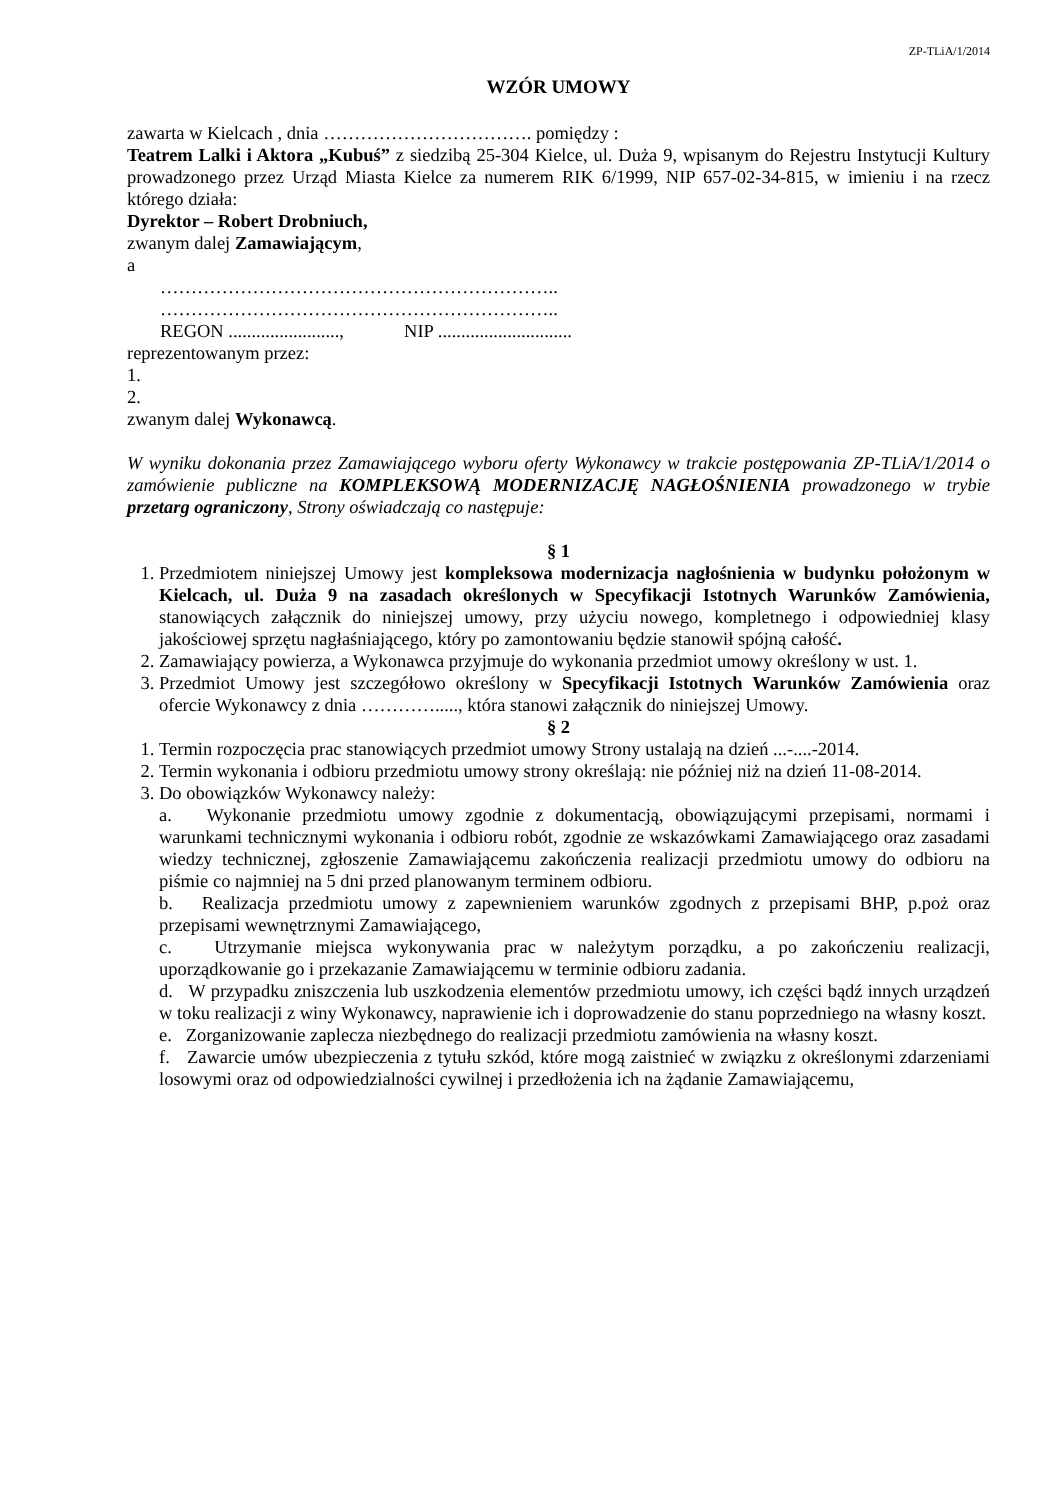ZP-TLiA/1/2014
WZÓR UMOWY
zawarta w Kielcach , dnia ……………………………. pomiędzy :
Teatrem Lalki i Aktora „Kubuś” z siedzibą 25-304 Kielce, ul. Duża 9, wpisanym do Rejestru Instytucji Kultury prowadzonego przez Urząd Miasta Kielce za numerem RIK 6/1999, NIP 657-02-34-815, w imieniu i na rzecz którego działa:
Dyrektor – Robert Drobniuch,
zwanym dalej Zamawiającym,
a
………………………………………………………..
………………………………………………………..
REGON ........................, NIP .............................
reprezentowanym przez:
1.
2.
zwanym dalej Wykonawcą.
W wyniku dokonania przez Zamawiającego wyboru oferty Wykonawcy w trakcie postępowania ZP-TLiA/1/2014 o zamówienie publiczne na KOMPLEKSOWĄ MODERNIZACJĘ NAGŁOŚNIENIA prowadzonego w trybie przetarg ograniczony, Strony oświadczają co następuje:
§ 1
1. Przedmiotem niniejszej Umowy jest kompleksowa modernizacja nagłośnienia w budynku położonym w Kielcach, ul. Duża 9 na zasadach określonych w Specyfikacji Istotnych Warunków Zamówienia, stanowiących załącznik do niniejszej umowy, przy użyciu nowego, kompletnego i odpowiedniej klasy jakościowej sprzętu nagłaśniającego, który po zamontowaniu będzie stanowił spójną całość.
2. Zamawiający powierza, a Wykonawca przyjmuje do wykonania przedmiot umowy określony w ust. 1.
3. Przedmiot Umowy jest szczegółowo określony w Specyfikacji Istotnych Warunków Zamówienia oraz ofercie Wykonawcy z dnia …………....., która stanowi załącznik do niniejszej Umowy.
§ 2
1. Termin rozpoczęcia prac stanowiących przedmiot umowy Strony ustalają na dzień ...-....-2014.
2. Termin wykonania i odbioru przedmiotu umowy strony określają: nie później niż na dzień 11-08-2014.
3. Do obowiązków Wykonawcy należy:
a. Wykonanie przedmiotu umowy zgodnie z dokumentacją, obowiązującymi przepisami, normami i warunkami technicznymi wykonania i odbioru robót, zgodnie ze wskazówkami Zamawiającego oraz zasadami wiedzy technicznej, zgłoszenie Zamawiającemu zakończenia realizacji przedmiotu umowy do odbioru na piśmie co najmniej na 5 dni przed planowanym terminem odbioru.
b. Realizacja przedmiotu umowy z zapewnieniem warunków zgodnych z przepisami BHP, p.poż oraz przepisami wewnętrznymi Zamawiającego,
c. Utrzymanie miejsca wykonywania prac w należytym porządku, a po zakończeniu realizacji, uporządkowanie go i przekazanie Zamawiającemu w terminie odbioru zadania.
d. W przypadku zniszczenia lub uszkodzenia elementów przedmiotu umowy, ich części bądź innych urządzeń w toku realizacji z winy Wykonawcy, naprawienie ich i doprowadzenie do stanu poprzedniego na własny koszt.
e. Zorganizowanie zaplecza niezbędnego do realizacji przedmiotu zamówienia na własny koszt.
f. Zawarcie umów ubezpieczenia z tytułu szkód, które mogą zaistnieć w związku z określonymi zdarzeniami losowymi oraz od odpowiedzialności cywilnej i przedłożenia ich na żądanie Zamawiającemu,